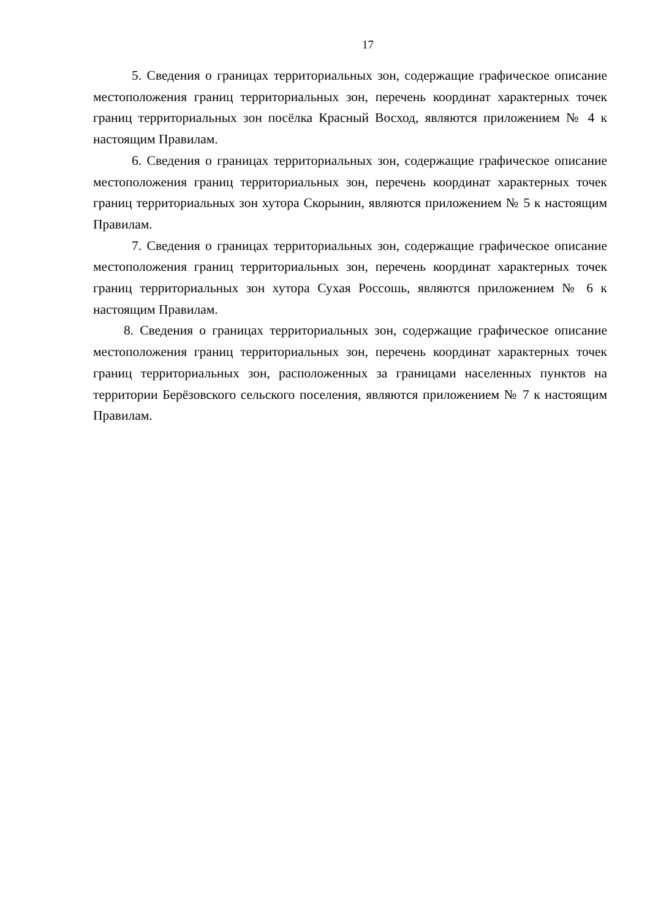17
5. Сведения о границах территориальных зон, содержащие графическое описание местоположения границ территориальных зон, перечень координат характерных точек границ территориальных зон посёлка Красный Восход, являются приложением № 4 к настоящим Правилам.
6. Сведения о границах территориальных зон, содержащие графическое описание местоположения границ территориальных зон, перечень координат характерных точек границ территориальных зон хутора Скорынин, являются приложением № 5 к настоящим Правилам.
7. Сведения о границах территориальных зон, содержащие графическое описание местоположения границ территориальных зон, перечень координат характерных точек границ территориальных зон хутора Сухая Россошь, являются приложением № 6 к настоящим Правилам.
8. Сведения о границах территориальных зон, содержащие графическое описание местоположения границ территориальных зон, перечень координат характерных точек границ территориальных зон, расположенных за границами населенных пунктов на территории Берёзовского сельского поселения, являются приложением № 7 к настоящим Правилам.